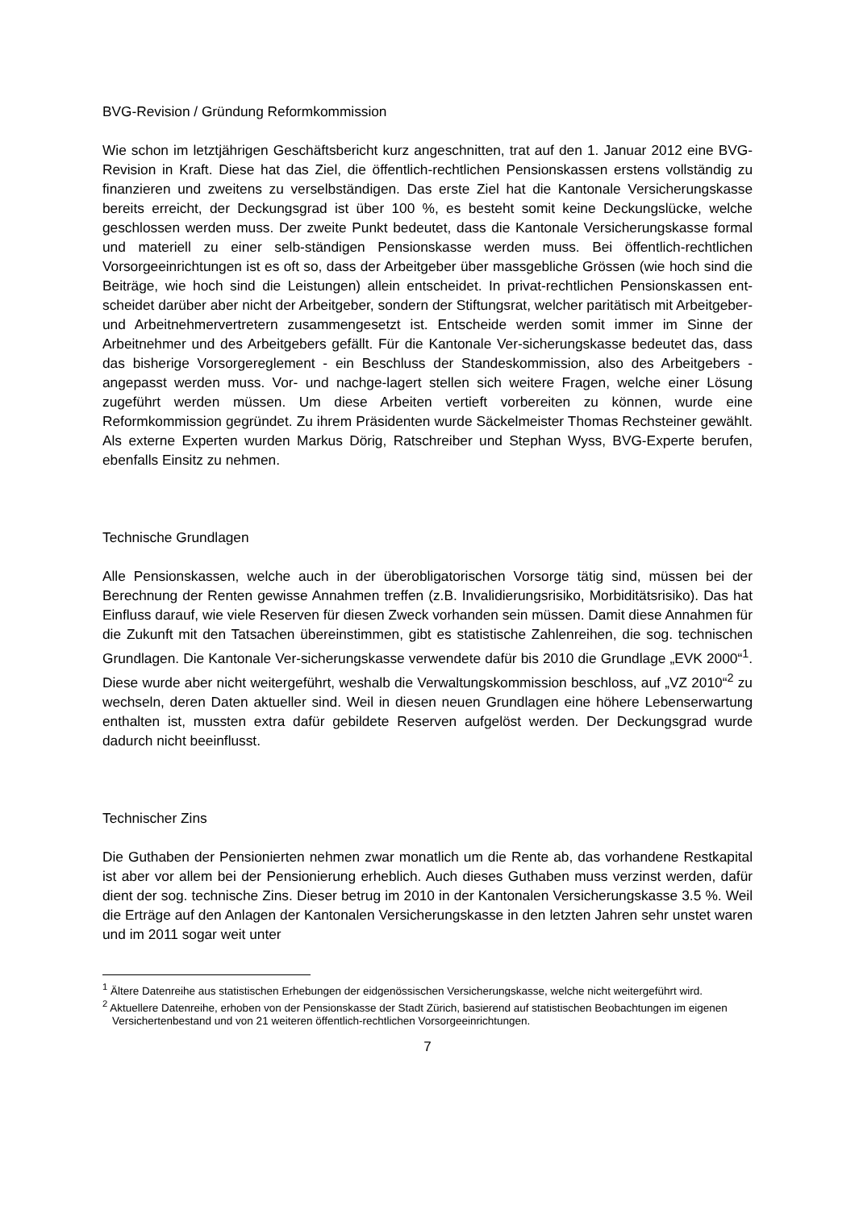BVG-Revision / Gründung Reformkommission
Wie schon im letztjährigen Geschäftsbericht kurz angeschnitten, trat auf den 1. Januar 2012 eine BVG-Revision in Kraft. Diese hat das Ziel, die öffentlich-rechtlichen Pensionskassen erstens vollständig zu finanzieren und zweitens zu verselbständigen. Das erste Ziel hat die Kantonale Versicherungskasse bereits erreicht, der Deckungsgrad ist über 100 %, es besteht somit keine Deckungslücke, welche geschlossen werden muss. Der zweite Punkt bedeutet, dass die Kantonale Versicherungskasse formal und materiell zu einer selb-ständigen Pensionskasse werden muss. Bei öffentlich-rechtlichen Vorsorgeeinrichtungen ist es oft so, dass der Arbeitgeber über massgebliche Grössen (wie hoch sind die Beiträge, wie hoch sind die Leistungen) allein entscheidet. In privat-rechtlichen Pensionskassen ent-scheidet darüber aber nicht der Arbeitgeber, sondern der Stiftungsrat, welcher paritätisch mit Arbeitgeber- und Arbeitnehmervertretern zusammengesetzt ist. Entscheide werden somit immer im Sinne der Arbeitnehmer und des Arbeitgebers gefällt. Für die Kantonale Ver-sicherungskasse bedeutet das, dass das bisherige Vorsorgereglement - ein Beschluss der Standeskommission, also des Arbeitgebers - angepasst werden muss. Vor- und nachge-lagert stellen sich weitere Fragen, welche einer Lösung zugeführt werden müssen. Um diese Arbeiten vertieft vorbereiten zu können, wurde eine Reformkommission gegründet. Zu ihrem Präsidenten wurde Säckelmeister Thomas Rechsteiner gewählt. Als externe Experten wurden Markus Dörig, Ratschreiber und Stephan Wyss, BVG-Experte berufen, ebenfalls Einsitz zu nehmen.
Technische Grundlagen
Alle Pensionskassen, welche auch in der überobligatorischen Vorsorge tätig sind, müssen bei der Berechnung der Renten gewisse Annahmen treffen (z.B. Invalidierungsrisiko, Morbiditätsrisiko). Das hat Einfluss darauf, wie viele Reserven für diesen Zweck vorhanden sein müssen. Damit diese Annahmen für die Zukunft mit den Tatsachen übereinstimmen, gibt es statistische Zahlenreihen, die sog. technischen Grundlagen. Die Kantonale Ver-sicherungskasse verwendete dafür bis 2010 die Grundlage „EVK 2000“<sup>1</sup>. Diese wurde aber nicht weitergeführt, weshalb die Verwaltungskommission beschloss, auf „VZ 2010“<sup>2</sup> zu wechseln, deren Daten aktueller sind. Weil in diesen neuen Grundlagen eine höhere Lebenserwartung enthalten ist, mussten extra dafür gebildete Reserven aufgelöst werden. Der Deckungsgrad wurde dadurch nicht beeinflusst.
Technischer Zins
Die Guthaben der Pensionierten nehmen zwar monatlich um die Rente ab, das vorhandene Restkapital ist aber vor allem bei der Pensionierung erheblich. Auch dieses Guthaben muss verzinst werden, dafür dient der sog. technische Zins. Dieser betrug im 2010 in der Kantonalen Versicherungskasse 3.5 %. Weil die Erträge auf den Anlagen der Kantonalen Versicherungskasse in den letzten Jahren sehr unstet waren und im 2011 sogar weit unter
<sup>1</sup> Ältere Datenreihe aus statistischen Erhebungen der eidgenössischen Versicherungskasse, welche nicht weitergeführt wird.
<sup>2</sup> Aktuellere Datenreihe, erhoben von der Pensionskasse der Stadt Zürich, basierend auf statistischen Beobachtungen im eigenen Versichertenbestand und von 21 weiteren öffentlich-rechtlichen Vorsorgeeinrichtungen.
7